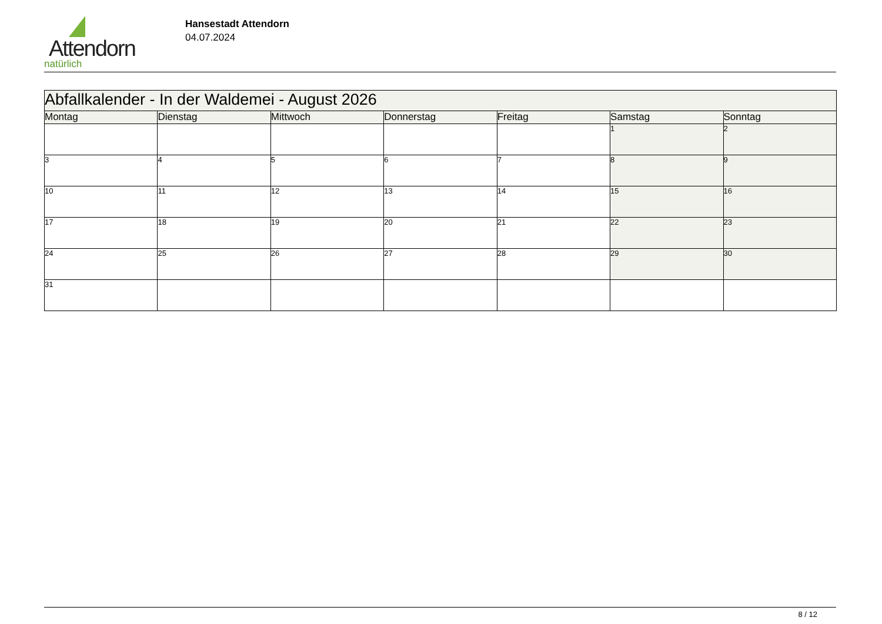Attendorn
natürlich
Hansestadt Attendorn
04.07.2024
| Abfallkalender - In der Waldemei - August 2026 | | | | | | |
| Montag | Dienstag | Mittwoch | Donnerstag | Freitag | Samstag | Sonntag |
| | | | | | 1 | 2 |
| 3 | 4 | 5 | 6 | 7 | 8 | 9 |
| 10 | 11 | 12 | 13 | 14 | 15 | 16 |
| 17 | 18 | 19 | 20 | 21 | 22 | 23 |
| 24 | 25 | 26 | 27 | 28 | 29 | 30 |
| 31 | | | | | | |
8 / 12